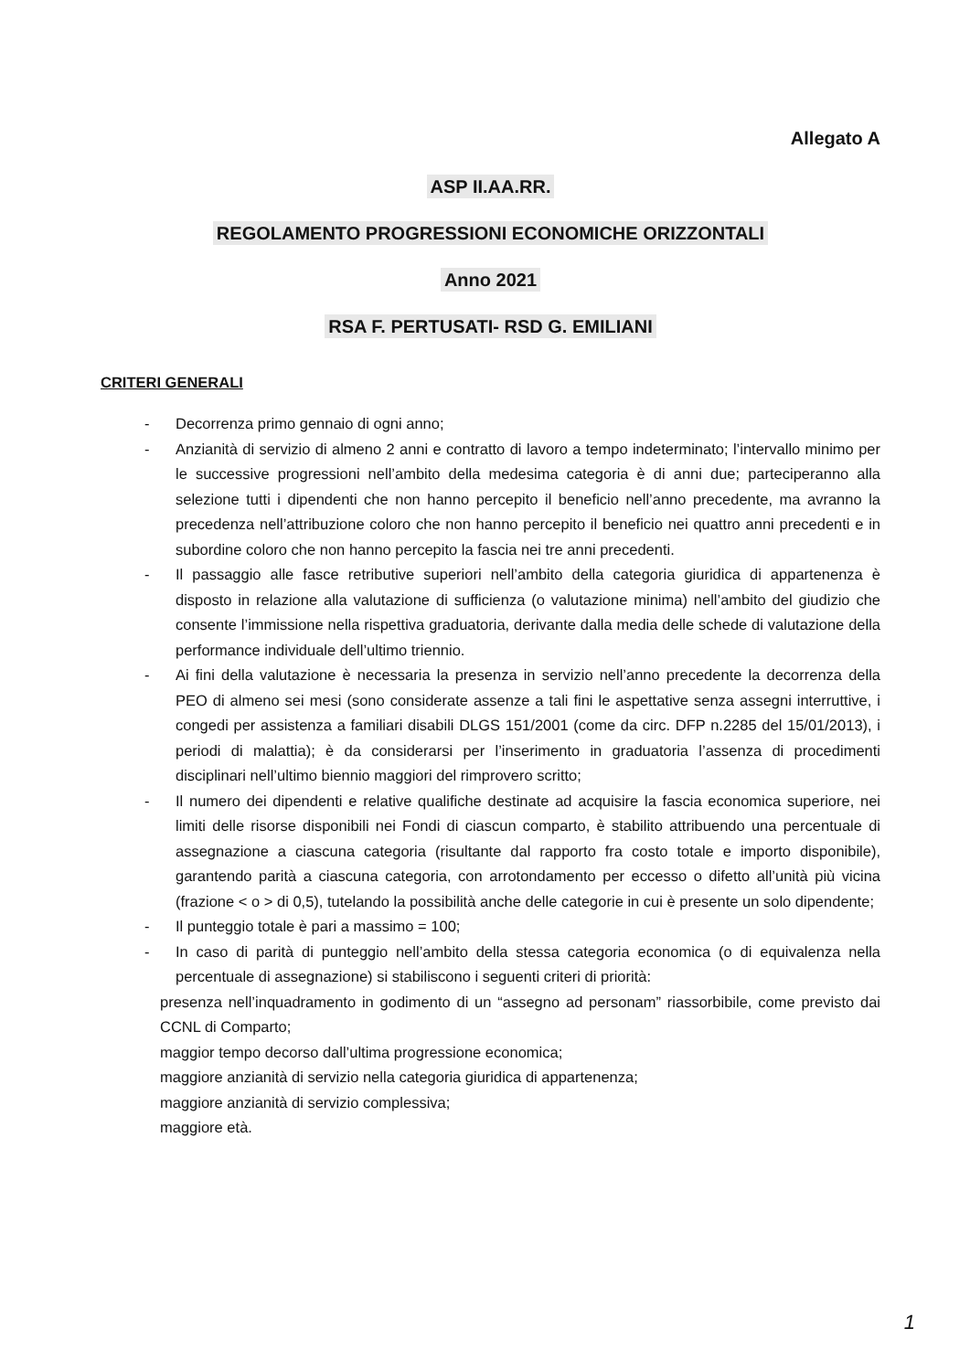Allegato A
ASP II.AA.RR.
REGOLAMENTO PROGRESSIONI ECONOMICHE ORIZZONTALI
Anno 2021
RSA F. PERTUSATI- RSD G. EMILIANI
CRITERI GENERALI
- Decorrenza primo gennaio di ogni anno;
- Anzianità di servizio di almeno 2 anni e contratto di lavoro a tempo indeterminato; l’intervallo minimo per le successive progressioni nell’ambito della medesima categoria è di anni due; parteciperanno alla selezione tutti i dipendenti che non hanno percepito il beneficio nell’anno precedente, ma avranno la precedenza nell’attribuzione coloro che non hanno percepito il beneficio nei quattro anni precedenti e in subordine coloro che non hanno percepito la fascia nei tre anni precedenti.
- Il passaggio alle fasce retributive superiori nell’ambito della categoria giuridica di appartenenza è disposto in relazione alla valutazione di sufficienza (o valutazione minima) nell’ambito del giudizio che consente l’immissione nella rispettiva graduatoria, derivante dalla media delle schede di valutazione della performance individuale dell’ultimo triennio.
- Ai fini della valutazione è necessaria la presenza in servizio nell’anno precedente la decorrenza della PEO di almeno sei mesi (sono considerate assenze a tali fini le aspettative senza assegni interruttive, i congedi per assistenza a familiari disabili DLGS 151/2001 (come da circ. DFP n.2285 del 15/01/2013), i periodi di malattia); è da considerarsi per l’inserimento in graduatoria l’assenza di procedimenti disciplinari nell’ultimo biennio maggiori del rimprovero scritto;
- Il numero dei dipendenti e relative qualifiche destinate ad acquisire la fascia economica superiore, nei limiti delle risorse disponibili nei Fondi di ciascun comparto, è stabilito attribuendo una percentuale di assegnazione a ciascuna categoria (risultante dal rapporto fra costo totale e importo disponibile), garantendo parità a ciascuna categoria, con arrotondamento per eccesso o difetto all’unità più vicina (frazione < o > di 0,5), tutelando la possibilità anche delle categorie in cui è presente un solo dipendente;
- Il punteggio totale è pari a massimo = 100;
- In caso di parità di punteggio nell’ambito della stessa categoria economica (o di equivalenza nella percentuale di assegnazione) si stabiliscono i seguenti criteri di priorità:
presenza nell’inquadramento in godimento di un “assegno ad personam” riassorbibile, come previsto dai CCNL di Comparto;
maggior tempo decorso dall’ultima progressione economica;
maggiore anzianità di servizio nella categoria giuridica di appartenenza;
maggiore anzianità di servizio complessiva;
maggiore età.
1